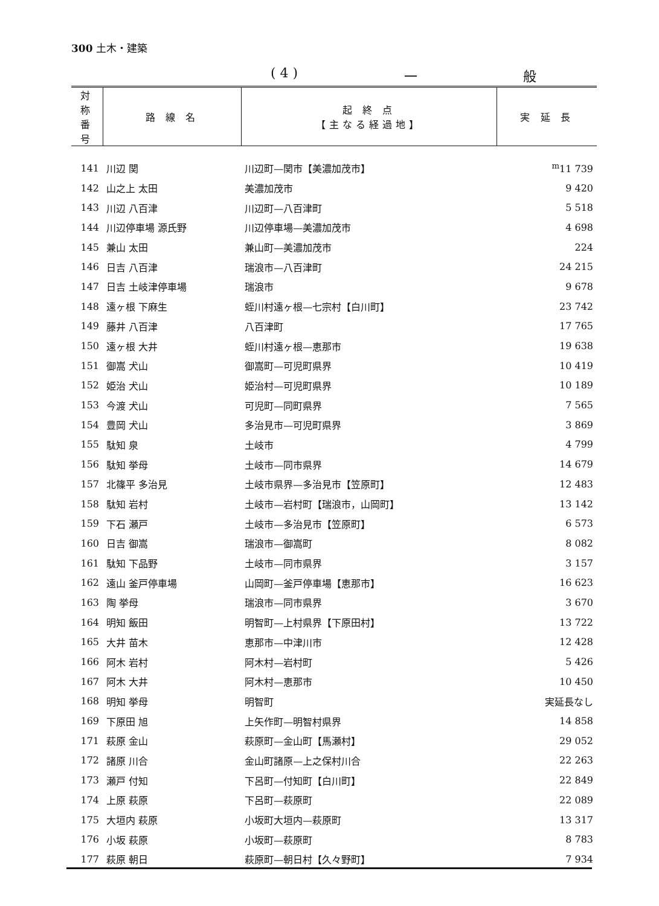300 土木・建築
( 4 ) 一 般
| 対 称 番 号 | 路 線 名 | 起 終 点 【主なる経過地】 | 実 延 長 |
| --- | --- | --- | --- |
| 141 | 川辺 関 | 川辺町—関市【美濃加茂市】 | <sup>m</sup> 11 739 |
| 142 | 山之上 太田 | 美濃加茂市 | 9 420 |
| 143 | 川辺 八百津 | 川辺町—八百津町 | 5 518 |
| 144 | 川辺停車場 源氏野 | 川辺停車場—美濃加茂市 | 4 698 |
| 145 | 兼山 太田 | 兼山町—美濃加茂市 | 224 |
| 146 | 日吉 八百津 | 瑞浪市—八百津町 | 24 215 |
| 147 | 日吉 土岐津停車場 | 瑞浪市 | 9 678 |
| 148 | 遠ヶ根 下麻生 | 蛭川村遠ヶ根—七宗村【白川町】 | 23 742 |
| 149 | 藤井 八百津 | 八百津町 | 17 765 |
| 150 | 遠ヶ根 大井 | 蛭川村遠ヶ根—恵那市 | 19 638 |
| 151 | 御嵩 犬山 | 御嵩町—可児町県界 | 10 419 |
| 152 | 姫治 犬山 | 姫治村—可児町県界 | 10 189 |
| 153 | 今渡 犬山 | 可児町—同町県界 | 7 565 |
| 154 | 豊岡 犬山 | 多治見市—可児町県界 | 3 869 |
| 155 | 駄知 泉 | 土岐市 | 4 799 |
| 156 | 駄知 挙母 | 土岐市—同市県界 | 14 679 |
| 157 | 北篠平 多治見 | 土岐市県界—多治見市【笠原町】 | 12 483 |
| 158 | 駄知 岩村 | 土岐市—岩村町【瑞浪市，山岡町】 | 13 142 |
| 159 | 下石 瀬戸 | 土岐市—多治見市【笠原町】 | 6 573 |
| 160 | 日吉 御嵩 | 瑞浪市—御嵩町 | 8 082 |
| 161 | 駄知 下品野 | 土岐市—同市県界 | 3 157 |
| 162 | 遠山 釜戸停車場 | 山岡町—釜戸停車場【恵那市】 | 16 623 |
| 163 | 陶 挙母 | 瑞浪市—同市県界 | 3 670 |
| 164 | 明知 飯田 | 明智町—上村県界【下原田村】 | 13 722 |
| 165 | 大井 苗木 | 恵那市—中津川市 | 12 428 |
| 166 | 阿木 岩村 | 阿木村—岩村町 | 5 426 |
| 167 | 阿木 大井 | 阿木村—恵那市 | 10 450 |
| 168 | 明知 挙母 | 明智町 | 実延長なし |
| 169 | 下原田 旭 | 上矢作町—明智村県界 | 14 858 |
| 171 | 萩原 金山 | 萩原町—金山町【馬瀬村】 | 29 052 |
| 172 | 諸原 川合 | 金山町諸原—上之保村川合 | 22 263 |
| 173 | 瀬戸 付知 | 下呂町—付知町【白川町】 | 22 849 |
| 174 | 上原 萩原 | 下呂町—萩原町 | 22 089 |
| 175 | 大垣内 萩原 | 小坂町大垣内—萩原町 | 13 317 |
| 176 | 小坂 萩原 | 小坂町—萩原町 | 8 783 |
| 177 | 萩原 朝日 | 萩原町—朝日村【久々野町】 | 7 934 |